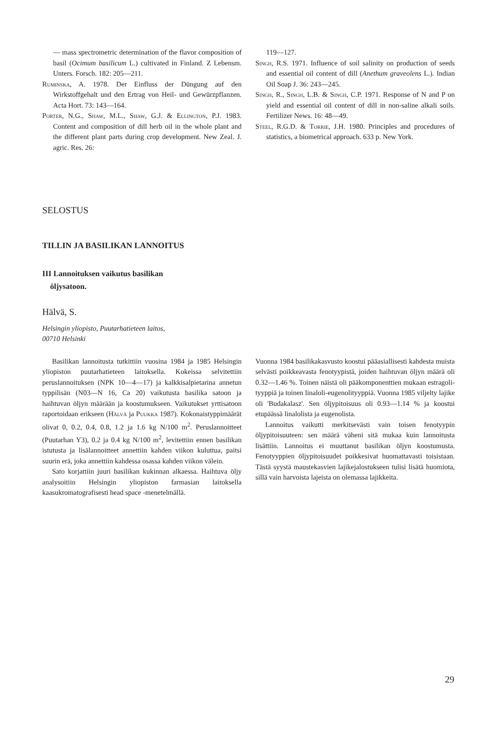— mass spectrometric determination of the flavor composition of basil (Ocimum basilicum L.) cultivated in Finland. Z Lebensm. Unters. Forsch. 182: 205—211.
Ruminska, A. 1978. Der Einfluss der Düngung auf den Wirkstoffgehalt und den Ertrag von Heil- und Gewürzpflanzen. Acta Hort. 73: 143—164.
Porter, N.G., Shaw, M.L., Shaw, G.J. & Ellington, P.J. 1983. Content and composition of dill herb oil in the whole plant and the different plant parts during crop development. New Zeal. J. agric. Res. 26:
119—127.
Singh, R.S. 1971. Influence of soil salinity on production of seeds and essential oil content of dill (Anethum graveolens L.). Indian Oil Soap J. 36: 243—245.
Singh, R., Singh, L.B. & Singh, C.P. 1971. Response of N and P on yield and essential oil content of dill in non-saline alkali soils. Fertilizer News. 16: 48—49.
Steel, R.G.D. & Torrie, J.H. 1980. Principles and procedures of statistics, a biometrical approach. 633 p. New York.
SELOSTUS
TILLIN JA BASILIKAN LANNOITUS
III Lannoituksen vaikutus basilikan
öljysatoon.
Hälvä, S.
Helsingin yliopisto, Puutarhatieteen laitos,
00710 Helsinki
Basilikan lannoitusta tutkittiin vuosina 1984 ja 1985 Helsingin yliopiston puutarhatieteen laitoksella. Kokeissa selvitettiin peruslannoituksen (NPK 10—4—17) ja kalkkisalpietarina annetun typpilisän (N03—N 16, Ca 20) vaikutusta basilika satoon ja haihtuvan öljyn määrään ja koostumukseen. Vaikutukset yrttisatoon raportoidaan erikseen (Hälvä ja Puukka 1987). Kokonaistyppimäärät olivat 0, 0.2, 0.4, 0.8, 1.2 ja 1.6 kg N/100 m<sup>2</sup>. Peruslannoitteet (Puutarhan Y3), 0.2 ja 0.4 kg N/100 m<sup>2</sup>, levitettiin ennen basilikan istutusta ja lisälannoitteet annettiin kahden viikon kuluttua, paitsi suurin erä, joka annettiin kahdessa osassa kahden viikon välein.
Sato korjattiin juuri basilikan kukinnan alkaessa. Haihtuva öljy analysoitiin Helsingin yliopiston farmasian laitoksella kaasukromatografisesti head space -menetelmällä.
Vuonna 1984 basilikakasvusto koostui pääasiallisesti kahdesta muista selvästi poikkeavasta fenotyypistä, joiden haihtuvan öljyn määrä oli 0.32—1.46 %. Toinen näistä oli pääkomponenttien mukaan estragoli-tyyppiä ja toinen linaloli-eugenolityyppiä. Vuonna 1985 viljelty lajike oli 'Budakalasz'. Sen öljypitoisuus oli 0.93—1.14 % ja koostui etupäässä linalolista ja eugenolista.
Lannoitus vaikutti merkitsevästi vain toisen fenotyypin öljypitoisuuteen: sen määrä väheni sitä mukaa kuin lannoitusta lisättiin. Lannoitus ei muuttanut basilikan öljyn koostumusta. Fenotyyppien öljypitoisuudet poikkesivat huomattavasti toisistaan. Tästä syystä maustekasvien lajikejalostukseen tulisi lisätä huomiota, sillä vain harvoista lajeista on olemassa lajikkeita.
29